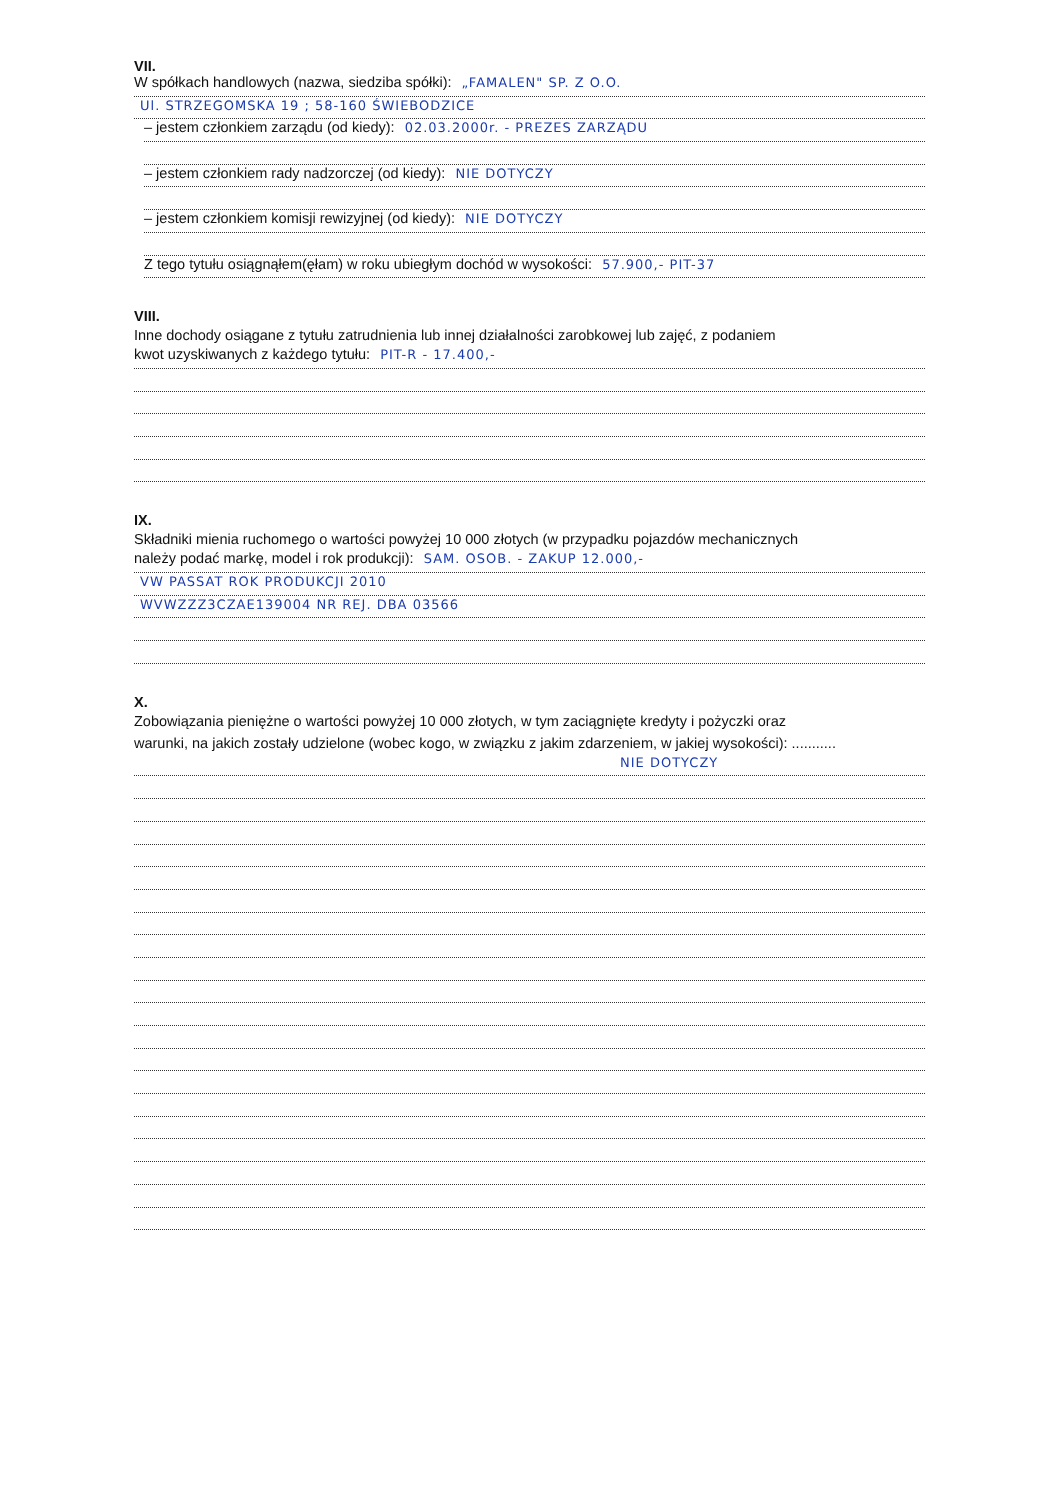VII.
W spółkach handlowych (nazwa, siedziba spółki): „FAMALEN" SP. Z O.O.
Ul. STRZEGOMSKA 19 ; 58-160 ŚWIEBODZICE
– jestem członkiem zarządu (od kiedy): 02.03.2000r. - PREZES ZARZĄDU
– jestem członkiem rady nadzorczej (od kiedy): NIE DOTYCZY
– jestem członkiem komisji rewizyjnej (od kiedy): NIE DOTYCZY
Z tego tytułu osiągnąłem(ęłam) w roku ubiegłym dochód w wysokości: 57.900,- PIT-37
VIII.
Inne dochody osiągane z tytułu zatrudnienia lub innej działalności zarobkowej lub zajęć, z podaniem
kwot uzyskiwanych z każdego tytułu: PIT-R - 17.400,-
IX.
Składniki mienia ruchomego o wartości powyżej 10 000 złotych (w przypadku pojazdów mechanicznych
należy podać markę, model i rok produkcji): SAM. OSOB. - ZAKUP 12.000,-
VW PASSAT ROK PRODUKCJI 2010
WVWZZZ3CZAE139004 NR REJ. DBA 03566
X.
Zobowiązania pieniężne o wartości powyżej 10 000 złotych, w tym zaciągnięte kredyty i pożyczki oraz
warunki, na jakich zostały udzielone (wobec kogo, w związku z jakim zdarzeniem, w jakiej wysokości): ...........
NIE DOTYCZY